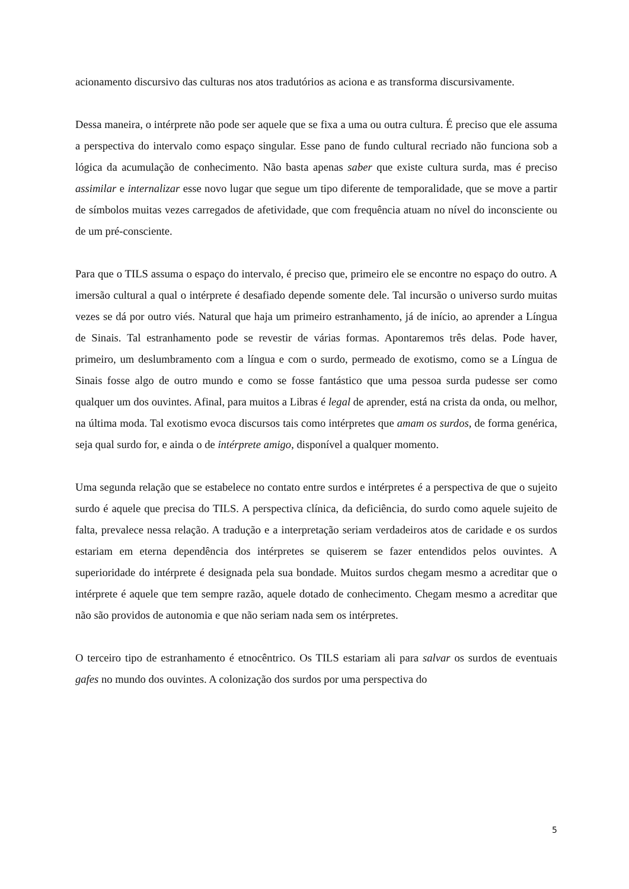acionamento discursivo das culturas nos atos tradutórios as aciona e as transforma discursivamente.
Dessa maneira, o intérprete não pode ser aquele que se fixa a uma ou outra cultura. É preciso que ele assuma a perspectiva do intervalo como espaço singular. Esse pano de fundo cultural recriado não funciona sob a lógica da acumulação de conhecimento. Não basta apenas saber que existe cultura surda, mas é preciso assimilar e internalizar esse novo lugar que segue um tipo diferente de temporalidade, que se move a partir de símbolos muitas vezes carregados de afetividade, que com frequência atuam no nível do inconsciente ou de um pré-consciente.
Para que o TILS assuma o espaço do intervalo, é preciso que, primeiro ele se encontre no espaço do outro. A imersão cultural a qual o intérprete é desafiado depende somente dele. Tal incursão o universo surdo muitas vezes se dá por outro viés. Natural que haja um primeiro estranhamento, já de início, ao aprender a Língua de Sinais. Tal estranhamento pode se revestir de várias formas. Apontaremos três delas. Pode haver, primeiro, um deslumbramento com a língua e com o surdo, permeado de exotismo, como se a Língua de Sinais fosse algo de outro mundo e como se fosse fantástico que uma pessoa surda pudesse ser como qualquer um dos ouvintes. Afinal, para muitos a Libras é legal de aprender, está na crista da onda, ou melhor, na última moda. Tal exotismo evoca discursos tais como intérpretes que amam os surdos, de forma genérica, seja qual surdo for, e ainda o de intérprete amigo, disponível a qualquer momento.
Uma segunda relação que se estabelece no contato entre surdos e intérpretes é a perspectiva de que o sujeito surdo é aquele que precisa do TILS. A perspectiva clínica, da deficiência, do surdo como aquele sujeito de falta, prevalece nessa relação. A tradução e a interpretação seriam verdadeiros atos de caridade e os surdos estariam em eterna dependência dos intérpretes se quiserem se fazer entendidos pelos ouvintes. A superioridade do intérprete é designada pela sua bondade. Muitos surdos chegam mesmo a acreditar que o intérprete é aquele que tem sempre razão, aquele dotado de conhecimento. Chegam mesmo a acreditar que não são providos de autonomia e que não seriam nada sem os intérpretes.
O terceiro tipo de estranhamento é etnocêntrico. Os TILS estariam ali para salvar os surdos de eventuais gafes no mundo dos ouvintes. A colonização dos surdos por uma perspectiva do
5